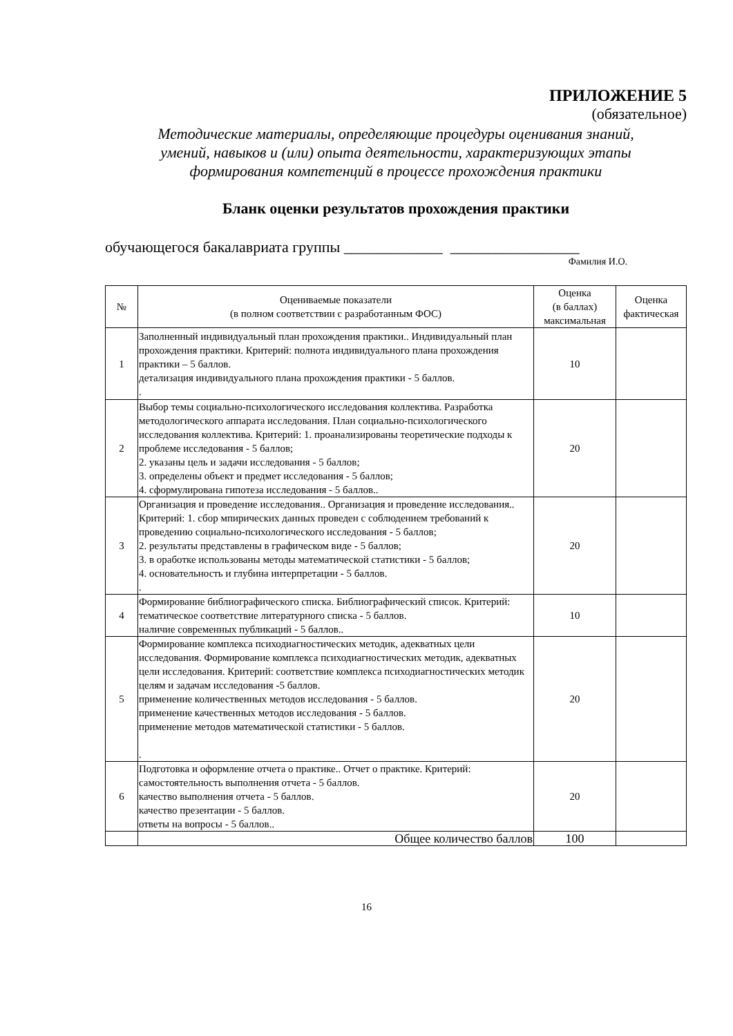ПРИЛОЖЕНИЕ 5
(обязательное)
Методические материалы, определяющие процедуры оценивания знаний,
умений, навыков и (или) опыта деятельности, характеризующих этапы
формирования компетенций в процессе прохождения практики
Бланк оценки результатов прохождения практики
обучающегося бакалавриата группы _____________ _________________
Фамилия И.О.
| № | Оцениваемые показатели (в полном соответствии с разработанным ФОС) | Оценка (в баллах) максимальная | Оценка фактическая |
| --- | --- | --- | --- |
| 1 | Заполненный индивидуальный план прохождения практики.. Индивидуальный план прохождения практики. Критерий: полнота индивидуального плана прохождения практики – 5 баллов. детализация индивидуального плана прохождения практики - 5 баллов. . | 10 | |
| 2 | Выбор темы социально-психологического исследования коллектива. Разработка методологического аппарата исследования. План социально-психологического исследования коллектива. Критерий: 1. проанализированы теоретические подходы к проблеме исследования - 5 баллов; 2. указаны цель и задачи исследования - 5 баллов; 3. определены объект и предмет исследования - 5 баллов; 4. сформулирована гипотеза исследования - 5 баллов.. | 20 | |
| 3 | Организация и проведение исследования.. Организация и проведение исследования.. Критерий: 1. сбор мпирических данных проведен с соблюдением требований к проведению социально-психологического исследования - 5 баллов; 2. результаты представлены в графическом виде - 5 баллов; 3. в оработке использованы методы математической статистики - 5 баллов; 4. основательность и глубина интерпретации - 5 баллов. . | 20 | |
| 4 | Формирование библиографического списка. Библиографический список. Критерий: тематическое соответствие литературного списка - 5 баллов. наличие современных публикаций - 5 баллов.. | 10 | |
| 5 | Формирование комплекса психодиагностических методик, адекватных цели исследования. Формирование комплекса психодиагностических методик, адекватных цели исследования. Критерий: соответствие комплекса психодиагностических методик целям и задачам исследования -5 баллов. применение количественных методов исследования - 5 баллов. применение качественных методов исследования - 5 баллов. применение методов математической статистики - 5 баллов. . | 20 | |
| 6 | Подготовка и оформление отчета о практике.. Отчет о практике. Критерий: самостоятельность выполнения отчета - 5 баллов. качество выполнения отчета - 5 баллов. качество презентации - 5 баллов. ответы на вопросы - 5 баллов.. | 20 | |
| | Общее количество баллов | 100 | |
16